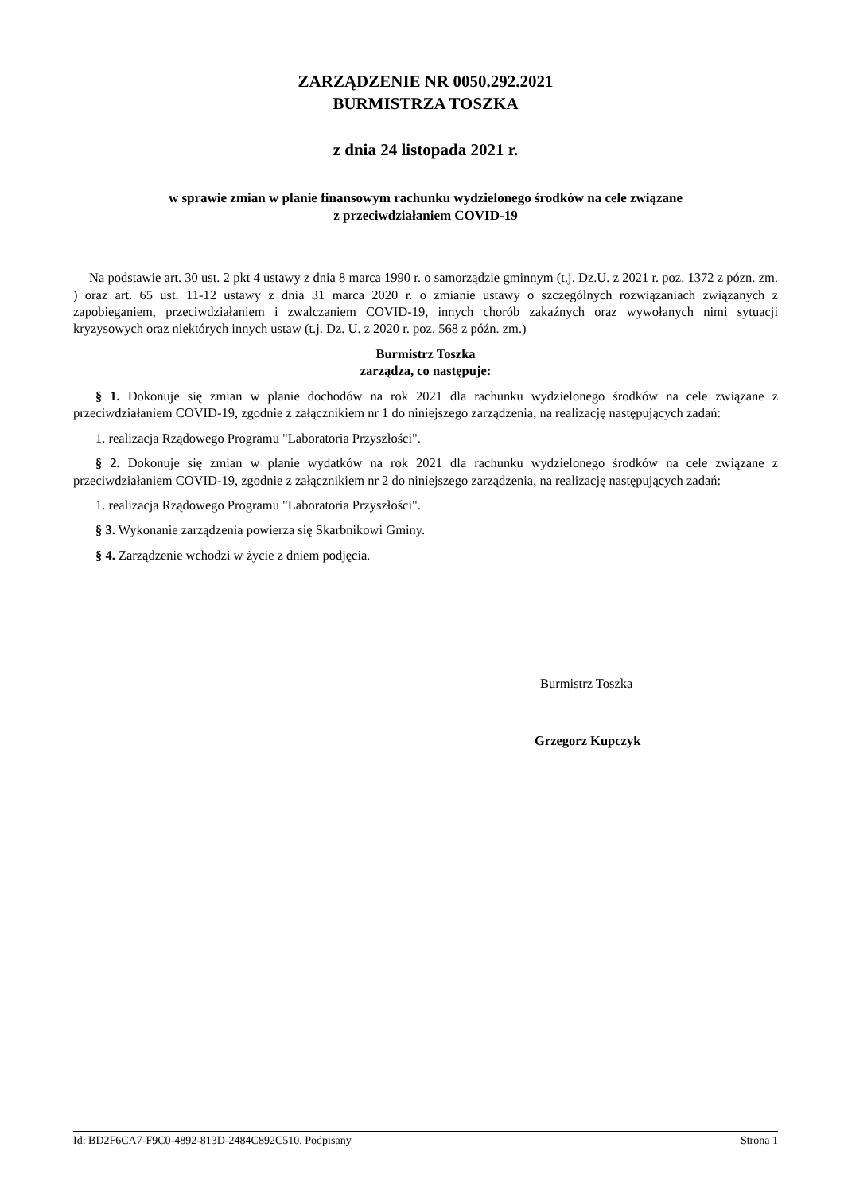ZARZĄDZENIE NR 0050.292.2021
BURMISTRZA TOSZKA
z dnia 24 listopada 2021 r.
w sprawie zmian w planie finansowym rachunku wydzielonego środków na cele związane
z przeciwdziałaniem COVID-19
Na podstawie art. 30 ust. 2 pkt 4 ustawy z dnia 8 marca 1990 r. o samorządzie gminnym (t.j. Dz.U. z 2021 r. poz. 1372 z pózn. zm. ) oraz art. 65 ust. 11-12 ustawy z dnia 31 marca 2020 r. o zmianie ustawy o szczególnych rozwiązaniach związanych z zapobieganiem, przeciwdziałaniem i zwalczaniem COVID-19, innych chorób zakaźnych oraz wywołanych nimi sytuacji kryzysowych oraz niektórych innych ustaw (t.j. Dz. U. z 2020 r. poz. 568 z późn. zm.)
Burmistrz Toszka
zarządza, co następuje:
§ 1. Dokonuje się zmian w planie dochodów na rok 2021 dla rachunku wydzielonego środków na cele związane z przeciwdziałaniem COVID-19, zgodnie z załącznikiem nr 1 do niniejszego zarządzenia, na realizację następujących zadań:
1. realizacja Rządowego Programu "Laboratoria Przyszłości".
§ 2. Dokonuje się zmian w planie wydatków na rok 2021 dla rachunku wydzielonego środków na cele związane z przeciwdziałaniem COVID-19, zgodnie z załącznikiem nr 2 do niniejszego zarządzenia, na realizację następujących zadań:
1. realizacja Rządowego Programu "Laboratoria Przyszłości".
§ 3. Wykonanie zarządzenia powierza się Skarbnikowi Gminy.
§ 4. Zarządzenie wchodzi w życie z dniem podjęcia.
Burmistrz Toszka
Grzegorz Kupczyk
Id: BD2F6CA7-F9C0-4892-813D-2484C892C510. Podpisany Strona 1